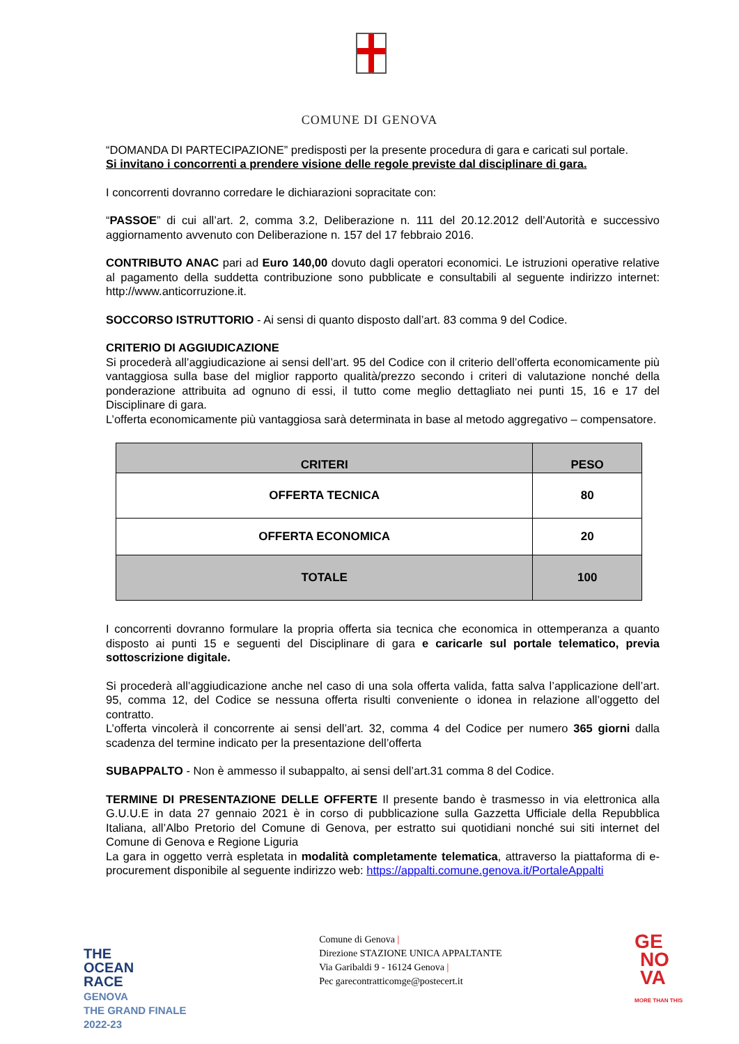COMUNE DI GENOVA
“DOMANDA DI PARTECIPAZIONE” predisposti per la presente procedura di gara e caricati sul portale.
Si invitano i concorrenti a prendere visione delle regole previste dal disciplinare di gara.
I concorrenti dovranno corredare le dichiarazioni sopracitate con:
“PASSOE” di cui all’art. 2, comma 3.2, Deliberazione n. 111 del 20.12.2012 dell’Autorità e successivo aggiornamento avvenuto con Deliberazione n. 157 del 17 febbraio 2016.
CONTRIBUTO ANAC pari ad Euro 140,00 dovuto dagli operatori economici. Le istruzioni operative relative al pagamento della suddetta contribuzione sono pubblicate e consultabili al seguente indirizzo internet: http://www.anticorruzione.it.
SOCCORSO ISTRUTTORIO - Ai sensi di quanto disposto dall’art. 83 comma 9 del Codice.
CRITERIO DI AGGIUDICAZIONE
Si procederà all’aggiudicazione ai sensi dell’art. 95 del Codice con il criterio dell’offerta economicamente più vantaggiosa sulla base del miglior rapporto qualità/prezzo secondo i criteri di valutazione nonché della ponderazione attribuita ad ognuno di essi, il tutto come meglio dettagliato nei punti 15, 16 e 17 del Disciplinare di gara.
L’offerta economicamente più vantaggiosa sarà determinata in base al metodo aggregativo – compensatore.
| CRITERI | PESO |
| --- | --- |
| OFFERTA TECNICA | 80 |
| OFFERTA ECONOMICA | 20 |
| TOTALE | 100 |
I concorrenti dovranno formulare la propria offerta sia tecnica che economica in ottemperanza a quanto disposto ai punti 15 e seguenti del Disciplinare di gara e caricarle sul portale telematico, previa sottoscrizione digitale.
Si procederà all’aggiudicazione anche nel caso di una sola offerta valida, fatta salva l’applicazione dell’art. 95, comma 12, del Codice se nessuna offerta risulti conveniente o idonea in relazione all’oggetto del contratto.
L’offerta vincolerà il concorrente ai sensi dell’art. 32, comma 4 del Codice per numero 365 giorni dalla scadenza del termine indicato per la presentazione dell’offerta
SUBAPPALTO - Non è ammesso il subappalto, ai sensi dell’art.31 comma 8 del Codice.
TERMINE DI PRESENTAZIONE DELLE OFFERTE Il presente bando è trasmesso in via elettronica alla G.U.U.E in data 27 gennaio 2021 è in corso di pubblicazione sulla Gazzetta Ufficiale della Repubblica Italiana, all’Albo Pretorio del Comune di Genova, per estratto sui quotidiani nonché sui siti internet del Comune di Genova e Regione Liguria
La gara in oggetto verrà espletata in modalità completamente telematica, attraverso la piattaforma di e-procurement disponibile al seguente indirizzo web: https://appalti.comune.genova.it/PortaleAppalti
THE
OCEAN
RACE
GENOVA
THE GRAND FINALE
2022-23
Comune di Genova |
Direzione STAZIONE UNICA APPALTANTE
Via Garibaldi 9 - 16124 Genova |
Pec garecontratticomge@postecert.it
GE
NO
VA
MORE THAN THIS